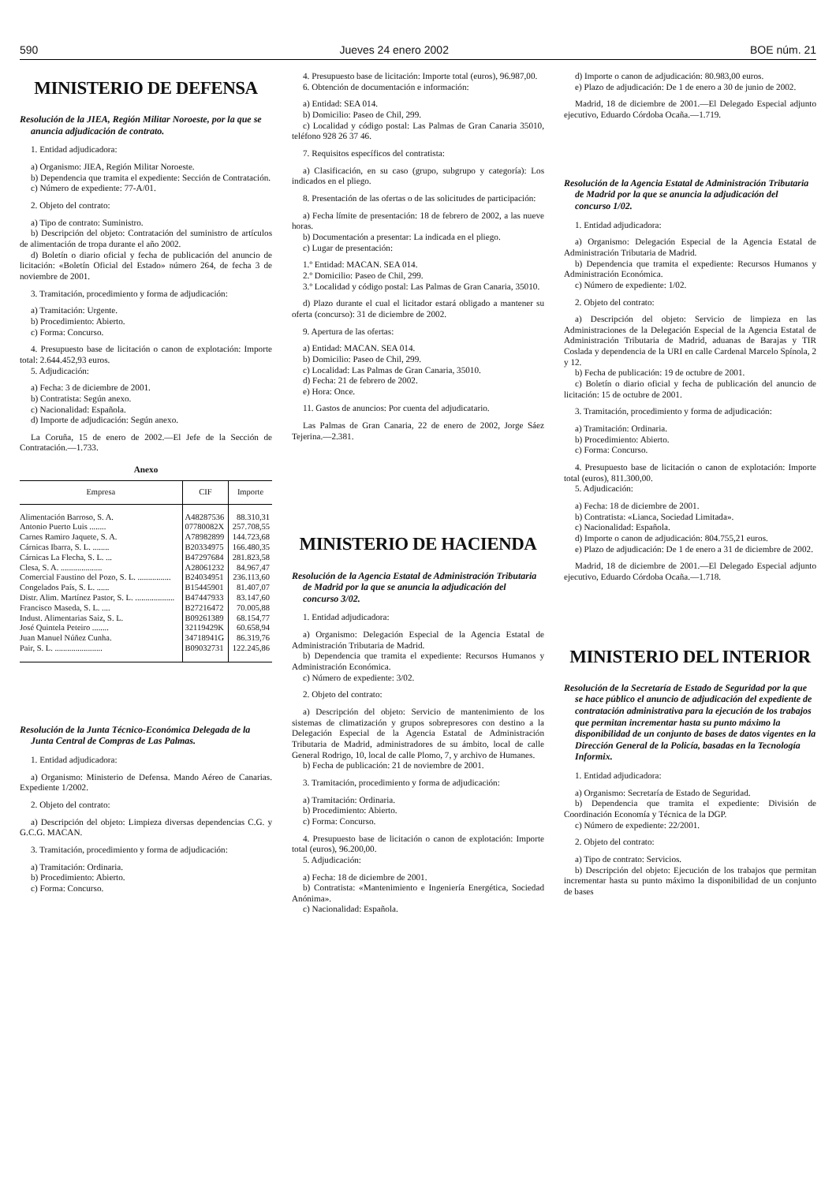590 Jueves 24 enero 2002 BOE núm. 21
MINISTERIO DE DEFENSA
Resolución de la JIEA, Región Militar Noroeste, por la que se anuncia adjudicación de contrato.
1. Entidad adjudicadora:
a) Organismo: JIEA, Región Militar Noroeste.
b) Dependencia que tramita el expediente: Sección de Contratación.
c) Número de expediente: 77-A/01.
2. Objeto del contrato:
a) Tipo de contrato: Suministro.
b) Descripción del objeto: Contratación del suministro de artículos de alimentación de tropa durante el año 2002.
d) Boletín o diario oficial y fecha de publicación del anuncio de licitación: «Boletín Oficial del Estado» número 264, de fecha 3 de noviembre de 2001.
3. Tramitación, procedimiento y forma de adjudicación:
a) Tramitación: Urgente.
b) Procedimiento: Abierto.
c) Forma: Concurso.
4. Presupuesto base de licitación o canon de explotación: Importe total: 2.644.452,93 euros.
5. Adjudicación:
a) Fecha: 3 de diciembre de 2001.
b) Contratista: Según anexo.
c) Nacionalidad: Española.
d) Importe de adjudicación: Según anexo.
La Coruña, 15 de enero de 2002.—El Jefe de la Sección de Contratación.—1.733.
Anexo
| Empresa | CIF | Importe |
| --- | --- | --- |
| Alimentación Barroso, S. A. | A48287536 | 88.310,31 |
| Antonio Puerto Luis ........ | 07780082X | 257.708,55 |
| Carnes Ramiro Jaquete, S. A. | A78982899 | 144.723,68 |
| Cárnicas Ibarra, S. L. ........ | B20334975 | 166.480,35 |
| Cárnicas La Flecha, S. L. ... | B47297684 | 281.823,58 |
| Clesa, S. A. .................... | A28061232 | 84.967,47 |
| Comercial Faustino del Pozo, S. L. ................ | B24034951 | 236.113,60 |
| Congelados País, S. L. ...... | B15445901 | 81.407,07 |
| Distr. Alim. Martínez Pastor, S. L. ................... | B47447933 | 83.147,60 |
| Francisco Maseda, S. L. .... | B27216472 | 70.005,88 |
| Indust. Alimentarias Saiz, S. L. | B09261389 | 68.154,77 |
| José Quintela Peteiro ........ | 32119429K | 60.658,94 |
| Juan Manuel Núñez Cunha. | 34718941G | 86.319,76 |
| Pair, S. L. ....................... | B09032731 | 122.245,86 |
Resolución de la Junta Técnico-Económica Delegada de la Junta Central de Compras de Las Palmas.
1. Entidad adjudicadora:
a) Organismo: Ministerio de Defensa. Mando Aéreo de Canarias. Expediente 1/2002.
2. Objeto del contrato:
a) Descripción del objeto: Limpieza diversas dependencias C.G. y G.C.G. MACAN.
3. Tramitación, procedimiento y forma de adjudicación:
a) Tramitación: Ordinaria.
b) Procedimiento: Abierto.
c) Forma: Concurso.
4. Presupuesto base de licitación: Importe total (euros), 96.987,00.
6. Obtención de documentación e información:
a) Entidad: SEA 014.
b) Domicilio: Paseo de Chil, 299.
c) Localidad y código postal: Las Palmas de Gran Canaria 35010, teléfono 928 26 37 46.
7. Requisitos específicos del contratista:
a) Clasificación, en su caso (grupo, subgrupo y categoría): Los indicados en el pliego.
8. Presentación de las ofertas o de las solicitudes de participación:
a) Fecha límite de presentación: 18 de febrero de 2002, a las nueve horas.
b) Documentación a presentar: La indicada en el pliego.
c) Lugar de presentación:
1.º Entidad: MACAN. SEA 014.
2.º Domicilio: Paseo de Chil, 299.
3.º Localidad y código postal: Las Palmas de Gran Canaria, 35010.
d) Plazo durante el cual el licitador estará obligado a mantener su oferta (concurso): 31 de diciembre de 2002.
9. Apertura de las ofertas:
a) Entidad: MACAN. SEA 014.
b) Domicilio: Paseo de Chil, 299.
c) Localidad: Las Palmas de Gran Canaria, 35010.
d) Fecha: 21 de febrero de 2002.
e) Hora: Once.
11. Gastos de anuncios: Por cuenta del adjudicatario.
Las Palmas de Gran Canaria, 22 de enero de 2002, Jorge Sáez Tejerina.—2.381.
MINISTERIO DE HACIENDA
Resolución de la Agencia Estatal de Administración Tributaria de Madrid por la que se anuncia la adjudicación del concurso 3/02.
1. Entidad adjudicadora:
a) Organismo: Delegación Especial de la Agencia Estatal de Administración Tributaria de Madrid.
b) Dependencia que tramita el expediente: Recursos Humanos y Administración Económica.
c) Número de expediente: 3/02.
2. Objeto del contrato:
a) Descripción del objeto: Servicio de mantenimiento de los sistemas de climatización y grupos sobrepresores con destino a la Delegación Especial de la Agencia Estatal de Administración Tributaria de Madrid, administradores de su ámbito, local de calle General Rodrigo, 10, local de calle Plomo, 7, y archivo de Humanes.
b) Fecha de publicación: 21 de noviembre de 2001.
3. Tramitación, procedimiento y forma de adjudicación:
a) Tramitación: Ordinaria.
b) Procedimiento: Abierto.
c) Forma: Concurso.
4. Presupuesto base de licitación o canon de explotación: Importe total (euros), 96.200,00.
5. Adjudicación:
a) Fecha: 18 de diciembre de 2001.
b) Contratista: «Mantenimiento e Ingeniería Energética, Sociedad Anónima».
c) Nacionalidad: Española.
d) Importe o canon de adjudicación: 80.983,00 euros.
e) Plazo de adjudicación: De 1 de enero a 30 de junio de 2002.
Madrid, 18 de diciembre de 2001.—El Delegado Especial adjunto ejecutivo, Eduardo Córdoba Ocaña.—1.719.
Resolución de la Agencia Estatal de Administración Tributaria de Madrid por la que se anuncia la adjudicación del concurso 1/02.
1. Entidad adjudicadora:
a) Organismo: Delegación Especial de la Agencia Estatal de Administración Tributaria de Madrid.
b) Dependencia que tramita el expediente: Recursos Humanos y Administración Económica.
c) Número de expediente: 1/02.
2. Objeto del contrato:
a) Descripción del objeto: Servicio de limpieza en las Administraciones de la Delegación Especial de la Agencia Estatal de Administración Tributaria de Madrid, aduanas de Barajas y TIR Coslada y dependencia de la URI en calle Cardenal Marcelo Spínola, 2 y 12.
b) Fecha de publicación: 19 de octubre de 2001.
c) Boletín o diario oficial y fecha de publicación del anuncio de licitación: 15 de octubre de 2001.
3. Tramitación, procedimiento y forma de adjudicación:
a) Tramitación: Ordinaria.
b) Procedimiento: Abierto.
c) Forma: Concurso.
4. Presupuesto base de licitación o canon de explotación: Importe total (euros), 811.300,00.
5. Adjudicación:
a) Fecha: 18 de diciembre de 2001.
b) Contratista: «Lianca, Sociedad Limitada».
c) Nacionalidad: Española.
d) Importe o canon de adjudicación: 804.755,21 euros.
e) Plazo de adjudicación: De 1 de enero a 31 de diciembre de 2002.
Madrid, 18 de diciembre de 2001.—El Delegado Especial adjunto ejecutivo, Eduardo Córdoba Ocaña.—1.718.
MINISTERIO DEL INTERIOR
Resolución de la Secretaría de Estado de Seguridad por la que se hace público el anuncio de adjudicación del expediente de contratación administrativa para la ejecución de los trabajos que permitan incrementar hasta su punto máximo la disponibilidad de un conjunto de bases de datos vigentes en la Dirección General de la Policía, basadas en la Tecnología Informix.
1. Entidad adjudicadora:
a) Organismo: Secretaría de Estado de Seguridad.
b) Dependencia que tramita el expediente: División de Coordinación Economía y Técnica de la DGP.
c) Número de expediente: 22/2001.
2. Objeto del contrato:
a) Tipo de contrato: Servicios.
b) Descripción del objeto: Ejecución de los trabajos que permitan incrementar hasta su punto máximo la disponibilidad de un conjunto de bases